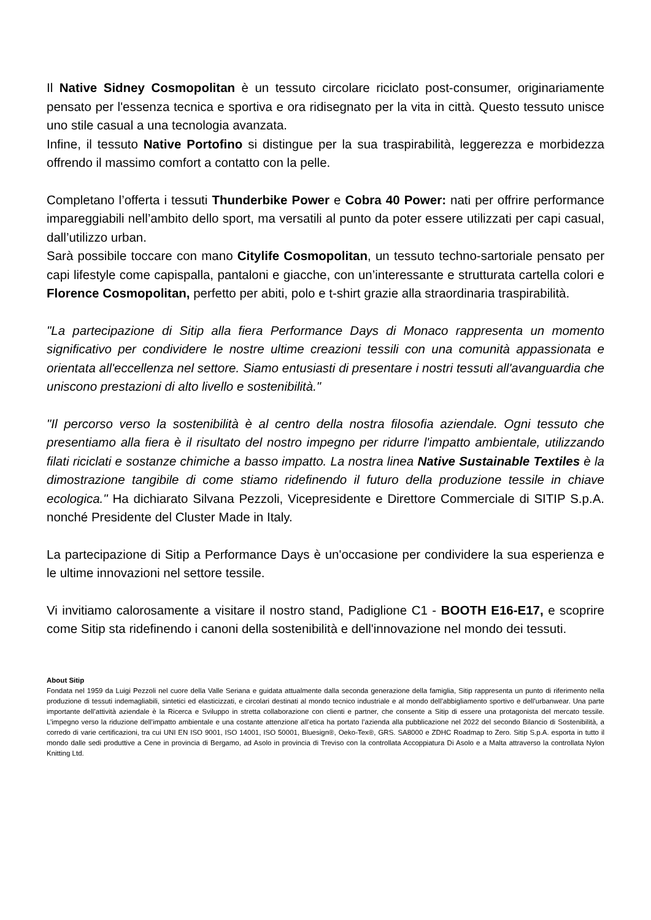Il Native Sidney Cosmopolitan è un tessuto circolare riciclato post-consumer, originariamente pensato per l'essenza tecnica e sportiva e ora ridisegnato per la vita in città. Questo tessuto unisce uno stile casual a una tecnologia avanzata.
Infine, il tessuto Native Portofino si distingue per la sua traspirabilità, leggerezza e morbidezza offrendo il massimo comfort a contatto con la pelle.
Completano l’offerta i tessuti Thunderbike Power e Cobra 40 Power: nati per offrire performance impareggiabili nell’ambito dello sport, ma versatili al punto da poter essere utilizzati per capi casual, dall’utilizzo urban.
Sarà possibile toccare con mano Citylife Cosmopolitan, un tessuto techno-sartoriale pensato per capi lifestyle come capispalla, pantaloni e giacche, con un’interessante e strutturata cartella colori e Florence Cosmopolitan, perfetto per abiti, polo e t-shirt grazie alla straordinaria traspirabilità.
"La partecipazione di Sitip alla fiera Performance Days di Monaco rappresenta un momento significativo per condividere le nostre ultime creazioni tessili con una comunità appassionata e orientata all'eccellenza nel settore. Siamo entusiasti di presentare i nostri tessuti all'avanguardia che uniscono prestazioni di alto livello e sostenibilità."
"Il percorso verso la sostenibilità è al centro della nostra filosofia aziendale. Ogni tessuto che presentiamo alla fiera è il risultato del nostro impegno per ridurre l'impatto ambientale, utilizzando filati riciclati e sostanze chimiche a basso impatto. La nostra linea Native Sustainable Textiles è la dimostrazione tangibile di come stiamo ridefinendo il futuro della produzione tessile in chiave ecologica." Ha dichiarato Silvana Pezzoli, Vicepresidente e Direttore Commerciale di SITIP S.p.A. nonché Presidente del Cluster Made in Italy.
La partecipazione di Sitip a Performance Days è un'occasione per condividere la sua esperienza e le ultime innovazioni nel settore tessile.
Vi invitiamo calorosamente a visitare il nostro stand, Padiglione C1 - BOOTH E16-E17, e scoprire come Sitip sta ridefinendo i canoni della sostenibilità e dell'innovazione nel mondo dei tessuti.
About Sitip
Fondata nel 1959 da Luigi Pezzoli nel cuore della Valle Seriana e guidata attualmente dalla seconda generazione della famiglia, Sitip rappresenta un punto di riferimento nella produzione di tessuti indemagliabili, sintetici ed elasticizzati, e circolari destinati al mondo tecnico industriale e al mondo dell’abbigliamento sportivo e dell’urbanwear. Una parte importante dell’attività aziendale è la Ricerca e Sviluppo in stretta collaborazione con clienti e partner, che consente a Sitip di essere una protagonista del mercato tessile. L’impegno verso la riduzione dell’impatto ambientale e una costante attenzione all’etica ha portato l’azienda alla pubblicazione nel 2022 del secondo Bilancio di Sostenibilità, a corredo di varie certificazioni, tra cui UNI EN ISO 9001, ISO 14001, ISO 50001, Bluesign®, Oeko-Tex®, GRS. SA8000 e ZDHC Roadmap to Zero. Sitip S.p.A. esporta in tutto il mondo dalle sedi produttive a Cene in provincia di Bergamo, ad Asolo in provincia di Treviso con la controllata Accoppiatura Di Asolo e a Malta attraverso la controllata Nylon Knitting Ltd.